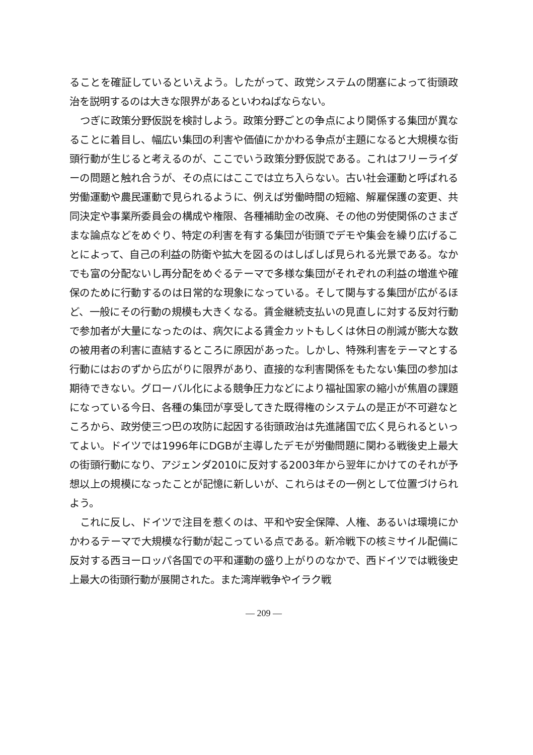ることを確証しているといえよう。したがって、政党システムの閉塞によって街頭政治を説明するのは大きな限界があるといわねばならない。
つぎに政策分野仮説を検討しよう。政策分野ごとの争点により関係する集団が異なることに着目し、幅広い集団の利害や価値にかかわる争点が主題になると大規模な街頭行動が生じると考えるのが、ここでいう政策分野仮説である。これはフリーライダーの問題と触れ合うが、その点にはここでは立ち入らない。古い社会運動と呼ばれる労働運動や農民運動で見られるように、例えば労働時間の短縮、解雇保護の変更、共同決定や事業所委員会の構成や権限、各種補助金の改廃、その他の労使関係のさまざまな論点などをめぐり、特定の利害を有する集団が街頭でデモや集会を繰り広げることによって、自己の利益の防衛や拡大を図るのはしばしば見られる光景である。なかでも富の分配ないし再分配をめぐるテーマで多様な集団がそれぞれの利益の増進や確保のために行動するのは日常的な現象になっている。そして関与する集団が広がるほど、一般にその行動の規模も大きくなる。賃金継続支払いの見直しに対する反対行動で参加者が大量になったのは、病欠による賃金カットもしくは休日の削減が膨大な数の被用者の利害に直結するところに原因があった。しかし、特殊利害をテーマとする行動にはおのずから広がりに限界があり、直接的な利害関係をもたない集団の参加は期待できない。グローバル化による競争圧力などにより福祉国家の縮小が焦眉の課題になっている今日、各種の集団が享受してきた既得権のシステムの是正が不可避なところから、政労使三つ巴の攻防に起因する街頭政治は先進諸国で広く見られるといってよい。ドイツでは1996年にDGBが主導したデモが労働問題に関わる戦後史上最大の街頭行動になり、アジェンダ2010に反対する2003年から翌年にかけてのそれが予想以上の規模になったことが記憶に新しいが、これらはその一例として位置づけられよう。
これに反し、ドイツで注目を惹くのは、平和や安全保障、人権、あるいは環境にかかわるテーマで大規模な行動が起こっている点である。新冷戦下の核ミサイル配備に反対する西ヨーロッパ各国での平和運動の盛り上がりのなかで、西ドイツでは戦後史上最大の街頭行動が展開された。また湾岸戦争やイラク戦
— 209 —